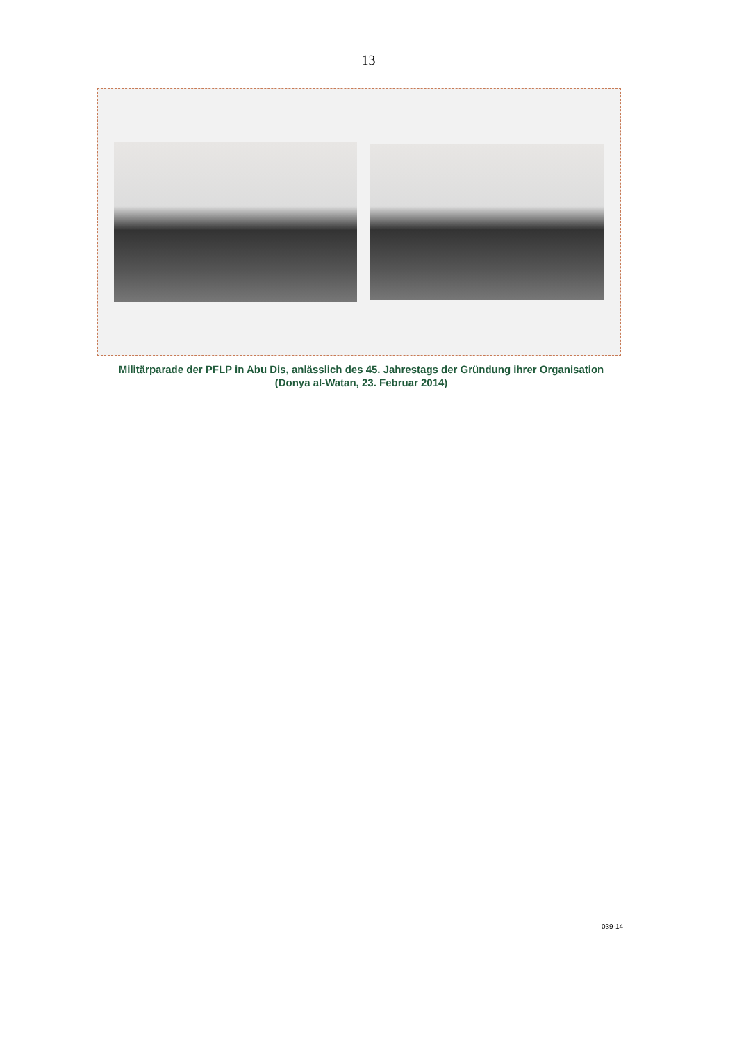13
Militärparade der PFLP in Abu Dis, anlässlich des 45. Jahrestags der Gründung ihrer Organisation
(Donya al-Watan, 23. Februar 2014)
039-14